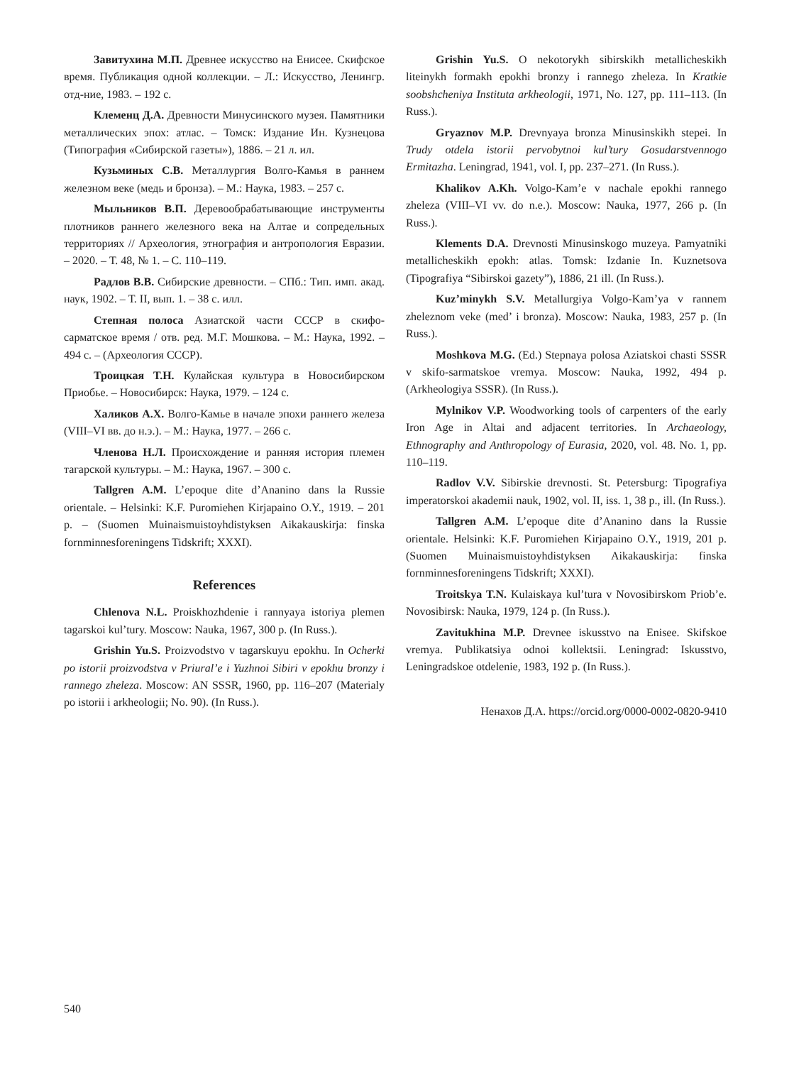Завитухина М.П. Древнее искусство на Енисее. Скифское время. Публикация одной коллекции. – Л.: Искусство, Ленингр. отд-ние, 1983. – 192 с.
Клеменц Д.А. Древности Минусинского музея. Памятники металлических эпох: атлас. – Томск: Издание Ин. Кузнецова (Типография «Сибирской газеты»), 1886. – 21 л. ил.
Кузьминых С.В. Металлургия Волго-Камья в раннем железном веке (медь и бронза). – М.: Наука, 1983. – 257 с.
Мыльников В.П. Деревообрабатывающие инструменты плотников раннего железного века на Алтае и сопредельных территориях // Археология, этнография и антропология Евразии. – 2020. – Т. 48, № 1. – С. 110–119.
Радлов В.В. Сибирские древности. – СПб.: Тип. имп. акад. наук, 1902. – Т. II, вып. 1. – 38 с. илл.
Степная полоса Азиатской части СССР в скифо-сарматское время / отв. ред. М.Г. Мошкова. – М.: Наука, 1992. – 494 с. – (Археология СССР).
Троицкая Т.Н. Кулайская культура в Новосибирском Приобье. – Новосибирск: Наука, 1979. – 124 с.
Халиков А.Х. Волго-Камье в начале эпохи раннего железа (VIII–VI вв. до н.э.). – М.: Наука, 1977. – 266 с.
Членова Н.Л. Происхождение и ранняя история племен тагарской культуры. – М.: Наука, 1967. – 300 с.
Tallgren A.M. L’epoque dite d’Ananino dans la Russie orientale. – Helsinki: K.F. Puromiehen Kirjapaino O.Y., 1919. – 201 p. – (Suomen Muinaismuistoyhdistyksen Aikakauskirja: finska fornminnesforeningens Tidskrift; XXXI).
References
Chlenova N.L. Proiskhozhdenie i rannyaya istoriya plemen tagarskoi kul’tury. Moscow: Nauka, 1967, 300 p. (In Russ.).
Grishin Yu.S. Proizvodstvo v tagarskuyu epokhu. In Ocherki po istorii proizvodstva v Priural’e i Yuzhnoi Sibiri v epokhu bronzy i rannego zheleza. Moscow: AN SSSR, 1960, pp. 116–207 (Materialy po istorii i arkheologii; No. 90). (In Russ.).
Grishin Yu.S. O nekotorykh sibirskikh metallicheskikh liteinykh formakh epokhi bronzy i rannego zheleza. In Kratkie soobshcheniya Instituta arkheologii, 1971, No. 127, pp. 111–113. (In Russ.).
Gryaznov M.P. Drevnyaya bronza Minusinskikh stepei. In Trudy otdela istorii pervobytnoi kul’tury Gosudarstvennogo Ermitazha. Leningrad, 1941, vol. I, pp. 237–271. (In Russ.).
Khalikov A.Kh. Volgo-Kam’e v nachale epokhi rannego zheleza (VIII–VI vv. do n.e.). Moscow: Nauka, 1977, 266 p. (In Russ.).
Klements D.A. Drevnosti Minusinskogo muzeya. Pamyatniki metallicheskikh epokh: atlas. Tomsk: Izdanie In. Kuznetsova (Tipografiya “Sibirskoi gazety”), 1886, 21 ill. (In Russ.).
Kuz’minykh S.V. Metallurgiya Volgo-Kam’ya v rannem zheleznom veke (med’ i bronza). Moscow: Nauka, 1983, 257 p. (In Russ.).
Moshkova M.G. (Ed.) Stepnaya polosa Aziatskoi chasti SSSR v skifo-sarmatskoe vremya. Moscow: Nauka, 1992, 494 p. (Arkheologiya SSSR). (In Russ.).
Mylnikov V.P. Woodworking tools of carpenters of the early Iron Age in Altai and adjacent territories. In Archaeology, Ethnography and Anthropology of Eurasia, 2020, vol. 48. No. 1, pp. 110–119.
Radlov V.V. Sibirskie drevnosti. St. Petersburg: Tipografiya imperatorskoi akademii nauk, 1902, vol. II, iss. 1, 38 p., ill. (In Russ.).
Tallgren A.M. L’epoque dite d’Ananino dans la Russie orientale. Helsinki: K.F. Puromiehen Kirjapaino O.Y., 1919, 201 p. (Suomen Muinaismuistoyhdistyksen Aikakauskirja: finska fornminnesforeningens Tidskrift; XXXI).
Troitskya T.N. Kulaiskaya kul’tura v Novosibirskom Priob’e. Novosibirsk: Nauka, 1979, 124 p. (In Russ.).
Zavitukhina M.P. Drevnee iskusstvo na Enisee. Skifskoe vremya. Publikatsiya odnoi kollektsii. Leningrad: Iskusstvo, Leningradskoe otdelenie, 1983, 192 p. (In Russ.).
Ненахов Д.А. https://orcid.org/0000-0002-0820-9410
540